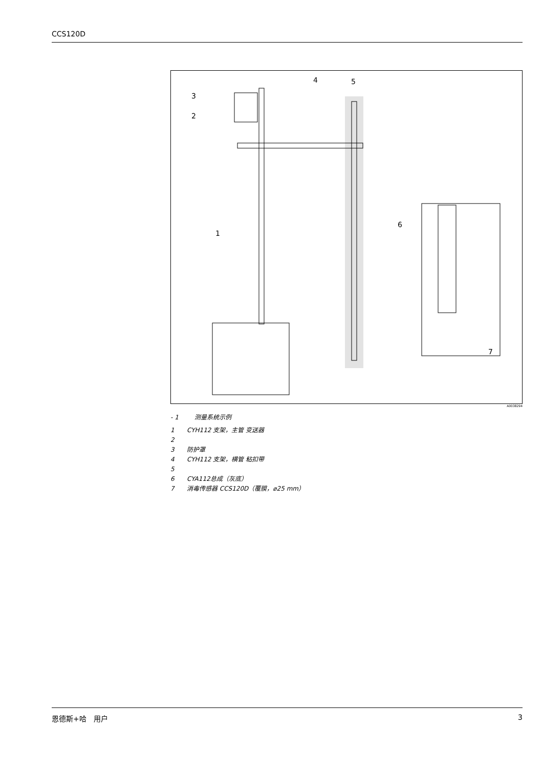CCS120D
3
2
1
4
5
6
7
A0038294
- 1 测量系统示例
1 CYH112 支架，主管 变送器
2
3 防护罩
4 CYH112 支架，横管 粘扣带
5
6 CYA112总成（灰底）
7 消毒传感器 CCS120D（覆膜，⌀25 mm）
恩德斯+哈　用户 3